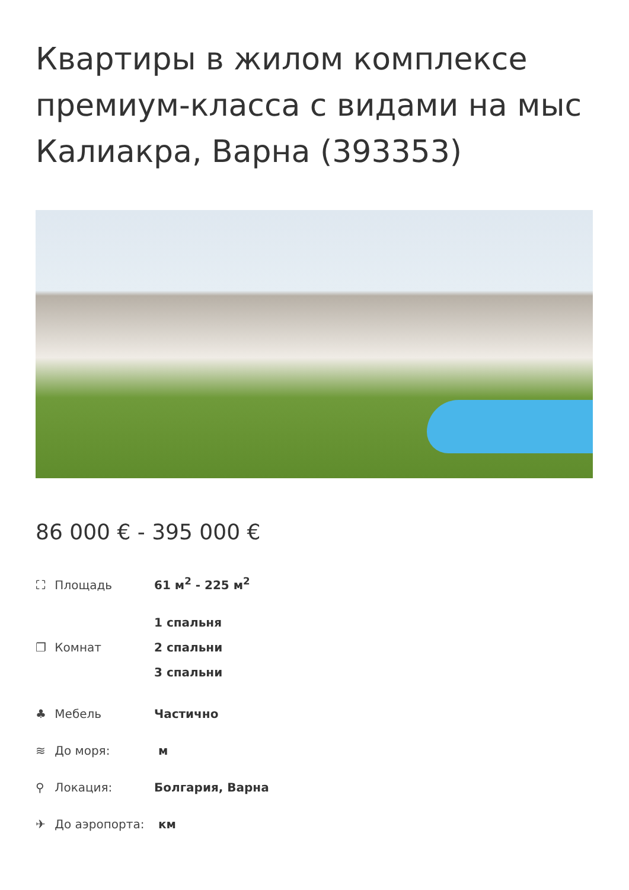Квартиры в жилом комплексе премиум-класса с видами на мыс Калиакра, Варна (393353)
86 000 € - 395 000 €
| ⛶ Площадь | 61 м<sup>2</sup> - 225 м<sup>2</sup> |
| ❐ Комнат | 1 спальня 2 спальни 3 спальни |
| ♣ Мебель | Частично |
| ≋ До моря: | м |
| ⚲ Локация: | Болгария, Варна |
| ✈ До аэропорта: | км |